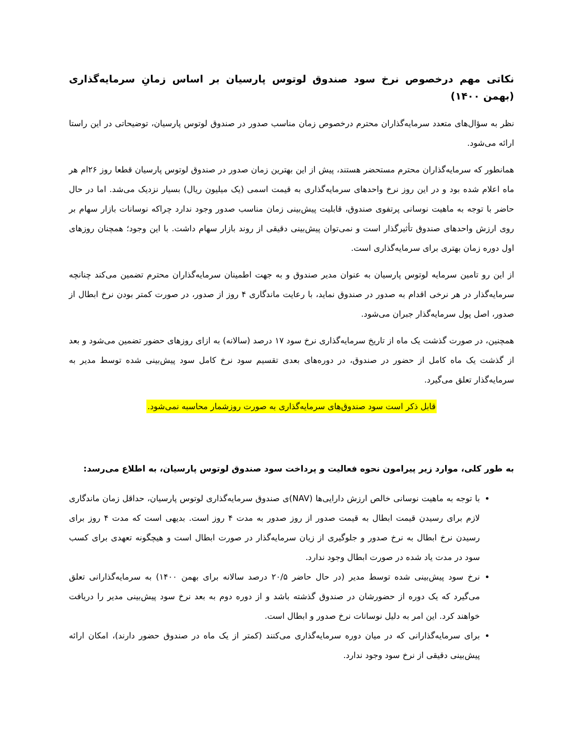نکاتی مهم درخصوص نرخ سود صندوق لوتوس پارسیان بر اساس زمانِ سرمایه‌گذاری (بهمن ۱۴۰۰)
نظر به سؤال‌های متعدد سرمایه‌گذاران محترم درخصوص زمان مناسب صدور در صندوق لوتوس پارسیان، توضیحاتی در این راستا ارائه می‌شود.
همانطور که سرمایه‌گذاران محترم مستحضر هستند، پیش از این بهترین زمان صدور در صندوق لوتوس پارسیان قطعا روز ۲۶ام هر ماه اعلام شده بود و در این روز نرخ واحدهای سرمایه‌گذاری به قیمت اسمی (یک میلیون ریال) بسیار نزدیک می‌شد. اما در حال حاضر با توجه به ماهیت نوسانی پرتفوی صندوق، قابلیت پیش‌بینی زمان مناسب صدور وجود ندارد چراکه نوسانات بازار سهام بر روی ارزش واحدهای صندوق تأثیرگذار است و نمی‌توان پیش‌بینی دقیقی از روند بازار سهام داشت. با این وجود؛ همچنان روزهای اول دوره زمان بهتری برای سرمایه‌گذاری است.
از این رو تامین سرمایه لوتوس پارسیان به عنوان مدیر صندوق و به جهت اطمینان سرمایه‌گذاران محترم تضمین می‌کند چنانچه سرمایه‌گذار در هر نرخی اقدام به صدور در صندوق نماید، با رعایت ماندگاری ۴ روز از صدور، در صورت کمتر بودن نرخ ابطال از صدور، اصل پول سرمایه‌گذار جبران می‌شود.
همچنین، در صورت گذشت یک ماه از تاریخ سرمایه‌گذاری نرخ سود ۱۷ درصد (سالانه) به ازای روزهای حضور تضمین می‌شود و بعد از گذشت یک ماه کامل از حضور در صندوق، در دوره‌های بعدی تقسیم سود نرخ کامل سود پیش‌بینی شده توسط مدیر به سرمایه‌گذار تعلق می‌گیرد.
قابل ذکر است سود صندوق‌های سرمایه‌گذاری به صورت روزشمار محاسبه نمی‌شود.
به طور کلی، موارد زیر پیرامون نحوه فعالیت و پرداخت سود صندوق لوتوس پارسیان، به اطلاع می‌رسد:
با توجه به ماهیت نوسانی خالص ارزش دارایی‌ها (NAV)ی صندوق سرمایه‌گذاری لوتوس پارسیان، حداقل زمان ماندگاری لازم برای رسیدن قیمت ابطال به قیمت صدور از روز صدور به مدت ۴ روز است. بدیهی است که مدت ۴ روز برای رسیدن نرخ ابطال به نرخ صدور و جلوگیری از زیان سرمایه‌گذار در صورت ابطال است و هیچگونه تعهدی برای کسب سود در مدت یاد شده در صورت ابطال وجود ندارد.
نرخ سود پیش‌بینی شده توسط مدیر (در حال حاضر ۲۰/۵ درصد سالانه برای بهمن ۱۴۰۰) به سرمایه‌گذارانی تعلق می‌گیرد که یک دوره از حضورشان در صندوق گذشته باشد و از دوره دوم به بعد نرخ سود پیش‌بینی مدیر را دریافت خواهند کرد. این امر به دلیل نوسانات نرخ صدور و ابطال است.
برای سرمایه‌گذارانی که در میان دوره سرمایه‌گذاری می‌کنند (کمتر از یک ماه در صندوق حضور دارند)، امکان ارائه پیش‌بینی دقیقی از نرخ سود وجود ندارد.